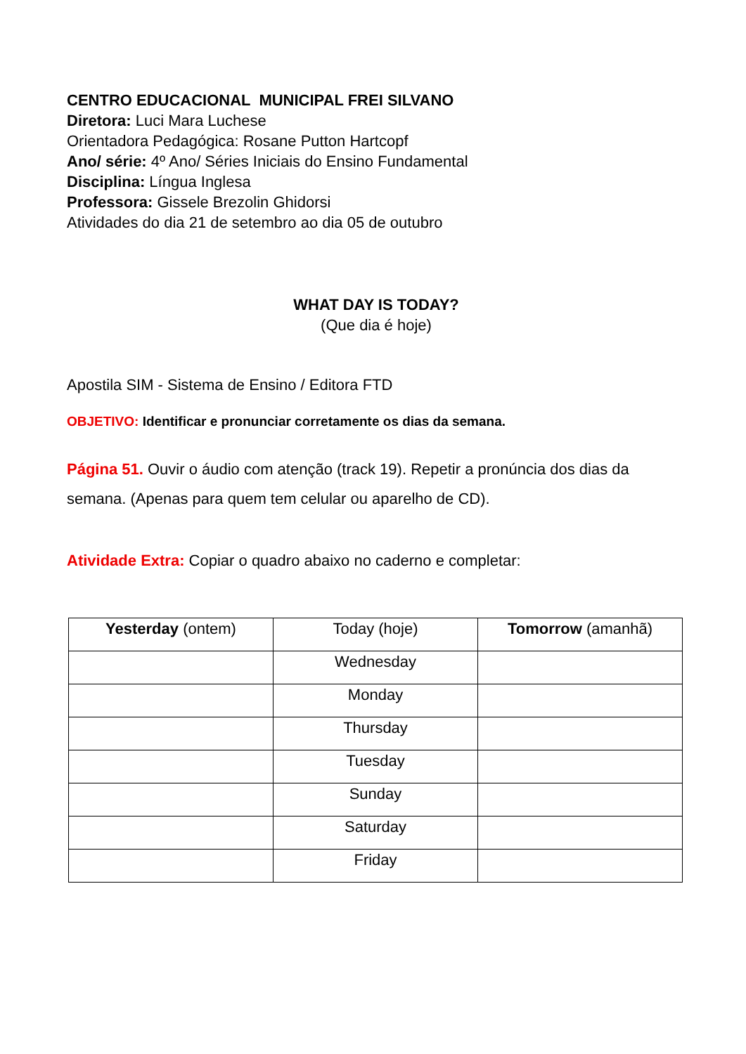CENTRO EDUCACIONAL MUNICIPAL FREI SILVANO
Diretora: Luci Mara Luchese
Orientadora Pedagógica: Rosane Putton Hartcopf
Ano/ série: 4º Ano/ Séries Iniciais do Ensino Fundamental
Disciplina: Língua Inglesa
Professora: Gissele Brezolin Ghidorsi
Atividades do dia 21 de setembro ao dia 05 de outubro
WHAT DAY IS TODAY?
(Que dia é hoje)
Apostila SIM - Sistema de Ensino / Editora FTD
OBJETIVO: Identificar e pronunciar corretamente os dias da semana.
Página 51. Ouvir o áudio com atenção (track 19). Repetir a pronúncia dos dias da semana. (Apenas para quem tem celular ou aparelho de CD).
Atividade Extra: Copiar o quadro abaixo no caderno e completar:
| Yesterday (ontem) | Today (hoje) | Tomorrow (amanhã) |
| --- | --- | --- |
| | Wednesday | |
| | Monday | |
| | Thursday | |
| | Tuesday | |
| | Sunday | |
| | Saturday | |
| | Friday | |